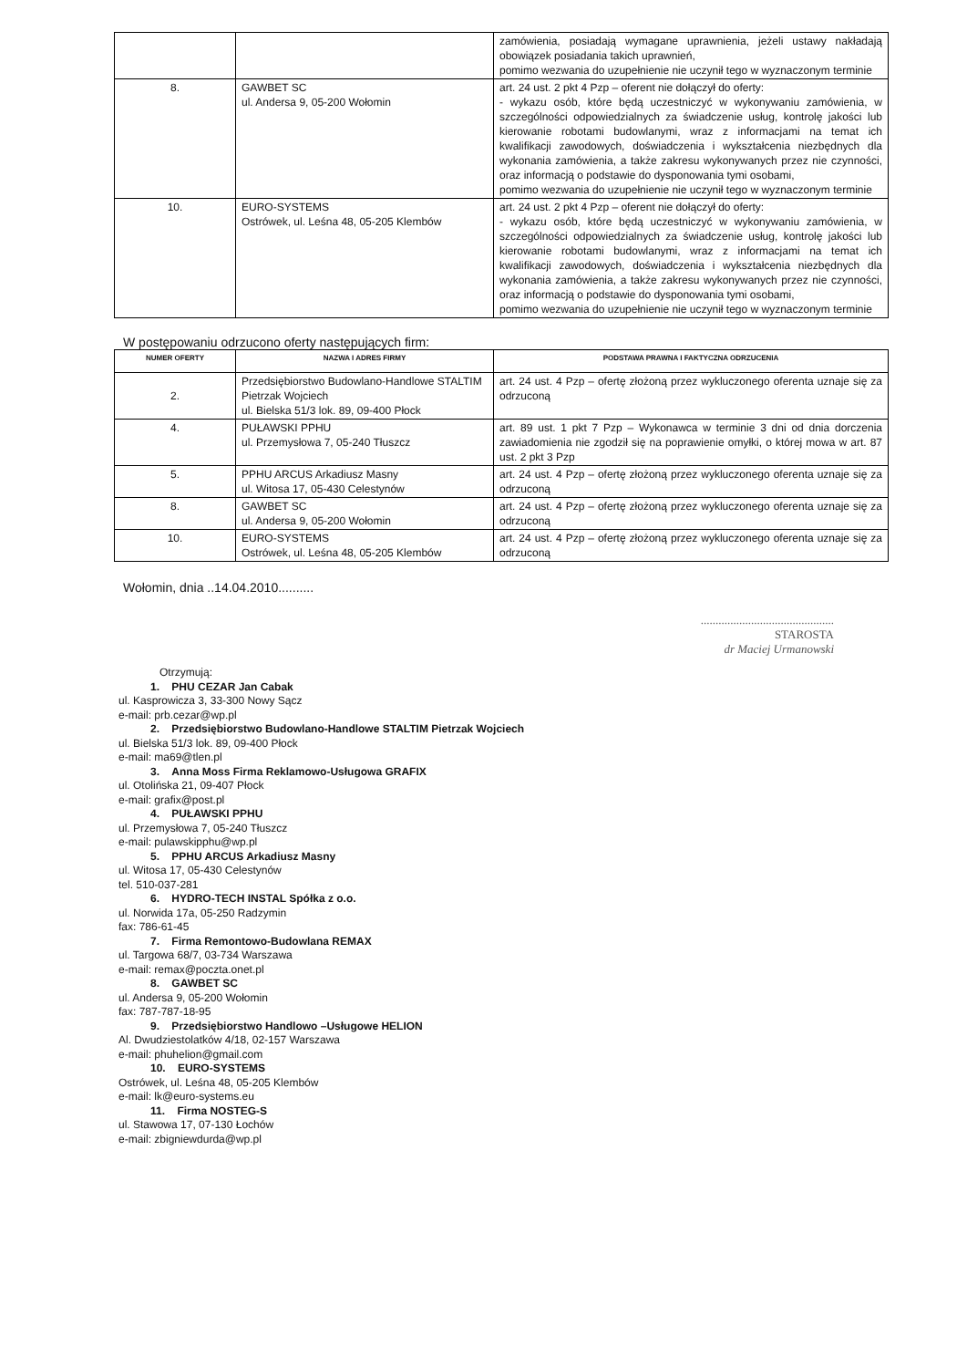| | | zamówienia, posiadają wymagane uprawnienia, jeżeli ustawy nakładają obowiązek posiadania takich uprawnień, pomimo wezwania do uzupełnienie nie uczynił tego w wyznaczonym terminie |
| 8. | GAWBET SC ul. Andersa 9, 05-200 Wołomin | art. 24 ust. 2 pkt 4 Pzp – oferent nie dołączył do oferty: - wykazu osób, które będą uczestniczyć w wykonywaniu zamówienia, w szczególności odpowiedzialnych za świadczenie usług, kontrolę jakości lub kierowanie robotami budowlanymi, wraz z informacjami na temat ich kwalifikacji zawodowych, doświadczenia i wykształcenia niezbędnych dla wykonania zamówienia, a także zakresu wykonywanych przez nie czynności, oraz informacją o podstawie do dysponowania tymi osobami, pomimo wezwania do uzupełnienie nie uczynił tego w wyznaczonym terminie |
| 10. | EURO-SYSTEMS Ostrówek, ul. Leśna 48, 05-205 Klembów | art. 24 ust. 2 pkt 4 Pzp – oferent nie dołączył do oferty: - wykazu osób, które będą uczestniczyć w wykonywaniu zamówienia, w szczególności odpowiedzialnych za świadczenie usług, kontrolę jakości lub kierowanie robotami budowlanymi, wraz z informacjami na temat ich kwalifikacji zawodowych, doświadczenia i wykształcenia niezbędnych dla wykonania zamówienia, a także zakresu wykonywanych przez nie czynności, oraz informacją o podstawie do dysponowania tymi osobami, pomimo wezwania do uzupełnienie nie uczynił tego w wyznaczonym terminie |
W postępowaniu odrzucono oferty następujących firm:
| NUMER OFERTY | NAZWA I ADRES FIRMY | PODSTAWA PRAWNA I FAKTYCZNA ODRZUCENIA |
| --- | --- | --- |
| 2. | Przedsiębiorstwo Budowlano-Handlowe STALTIM Pietrzak Wojciech ul. Bielska 51/3 lok. 89, 09-400 Płock | art. 24 ust. 4 Pzp – ofertę złożoną przez wykluczonego oferenta uznaje się za odrzuconą |
| 4. | PUŁAWSKI PPHU ul. Przemysłowa 7, 05-240 Tłuszcz | art. 89 ust. 1 pkt 7 Pzp – Wykonawca w terminie 3 dni od dnia dorczenia zawiadomienia nie zgodził się na poprawienie omyłki, o której mowa w art. 87 ust. 2 pkt 3 Pzp |
| 5. | PPHU ARCUS Arkadiusz Masny ul. Witosa 17, 05-430 Celestynów | art. 24 ust. 4 Pzp – ofertę złożoną przez wykluczonego oferenta uznaje się za odrzuconą |
| 8. | GAWBET SC ul. Andersa 9, 05-200 Wołomin | art. 24 ust. 4 Pzp – ofertę złożoną przez wykluczonego oferenta uznaje się za odrzuconą |
| 10. | EURO-SYSTEMS Ostrówek, ul. Leśna 48, 05-205 Klembów | art. 24 ust. 4 Pzp – ofertę złożoną przez wykluczonego oferenta uznaje się za odrzuconą |
Wołomin, dnia ..14.04.2010..........
.............................................
STAROSTA
dr Maciej Urmanowski
Otrzymują:
1. PHU CEZAR Jan Cabak
ul. Kasprowicza 3, 33-300 Nowy Sącz
e-mail: prb.cezar@wp.pl
2. Przedsiębiorstwo Budowlano-Handlowe STALTIM Pietrzak Wojciech
ul. Bielska 51/3 lok. 89, 09-400 Płock
e-mail: ma69@tlen.pl
3. Anna Moss Firma Reklamowo-Usługowa GRAFIX
ul. Otolińska 21, 09-407 Płock
e-mail: grafix@post.pl
4. PUŁAWSKI PPHU
ul. Przemysłowa 7, 05-240 Tłuszcz
e-mail: pulawskipphu@wp.pl
5. PPHU ARCUS Arkadiusz Masny
ul. Witosa 17, 05-430 Celestynów
tel. 510-037-281
6. HYDRO-TECH INSTAL Spółka z o.o.
ul. Norwida 17a, 05-250 Radzymin
fax: 786-61-45
7. Firma Remontowo-Budowlana REMAX
ul. Targowa 68/7, 03-734 Warszawa
e-mail: remax@poczta.onet.pl
8. GAWBET SC
ul. Andersa 9, 05-200 Wołomin
fax: 787-787-18-95
9. Przedsiębiorstwo Handlowo –Usługowe HELION
Al. Dwudziestolatków 4/18, 02-157 Warszawa
e-mail: phuhelion@gmail.com
10. EURO-SYSTEMS
Ostrówek, ul. Leśna 48, 05-205 Klembów
e-mail: lk@euro-systems.eu
11. Firma NOSTEG-S
ul. Stawowa 17, 07-130 Łochów
e-mail: zbigniewdurda@wp.pl